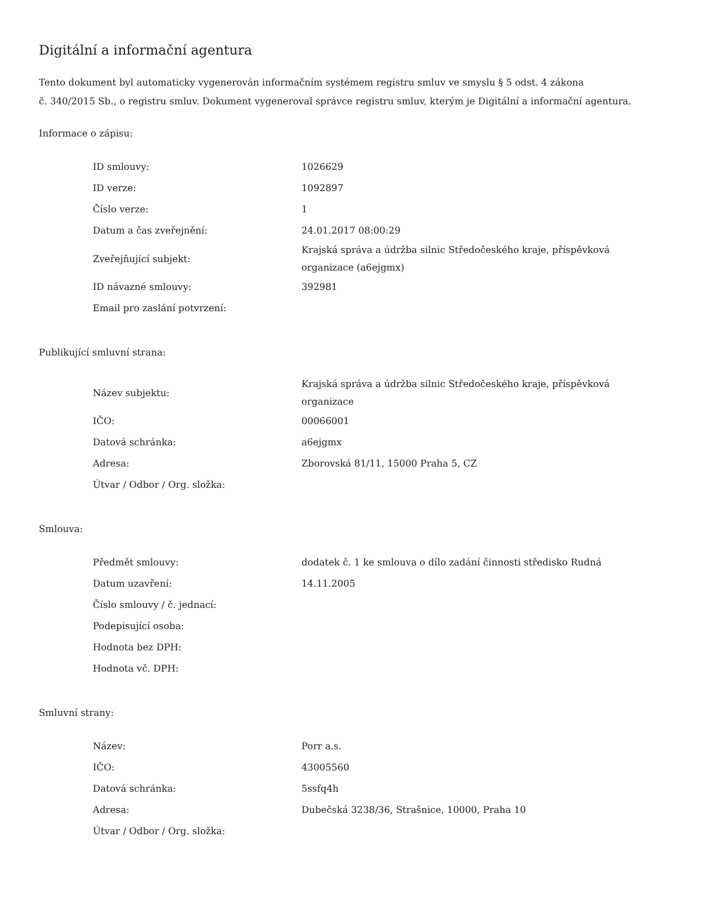Digitální a informační agentura
Tento dokument byl automaticky vygenerován informačním systémem registru smluv ve smyslu § 5 odst. 4 zákona
č. 340/2015 Sb., o registru smluv. Dokument vygeneroval správce registru smluv, kterým je Digitální a informační agentura.
Informace o zápisu:
| ID smlouvy: | 1026629 |
| ID verze: | 1092897 |
| Číslo verze: | 1 |
| Datum a čas zveřejnění: | 24.01.2017 08:00:29 |
| Zveřejňující subjekt: | Krajská správa a údržba silnic Středočeského kraje, příspěvková organizace (a6ejgmx) |
| ID návazné smlouvy: | 392981 |
| Email pro zaslání potvrzení: | |
Publikující smluvní strana:
| Název subjektu: | Krajská správa a údržba silnic Středočeského kraje, příspěvková organizace |
| IČO: | 00066001 |
| Datová schránka: | a6ejgmx |
| Adresa: | Zborovská 81/11, 15000 Praha 5, CZ |
| Útvar / Odbor / Org. složka: | |
Smlouva:
| Předmět smlouvy: | dodatek č. 1 ke smlouva o dílo zadání činnosti středisko Rudná |
| Datum uzavření: | 14.11.2005 |
| Číslo smlouvy / č. jednací: | |
| Podepisující osoba: | |
| Hodnota bez DPH: | |
| Hodnota vč. DPH: | |
Smluvní strany:
| Název: | Porr a.s. |
| IČO: | 43005560 |
| Datová schránka: | 5ssfq4h |
| Adresa: | Dubečská 3238/36, Strašnice, 10000, Praha 10 |
| Útvar / Odbor / Org. složka: | |